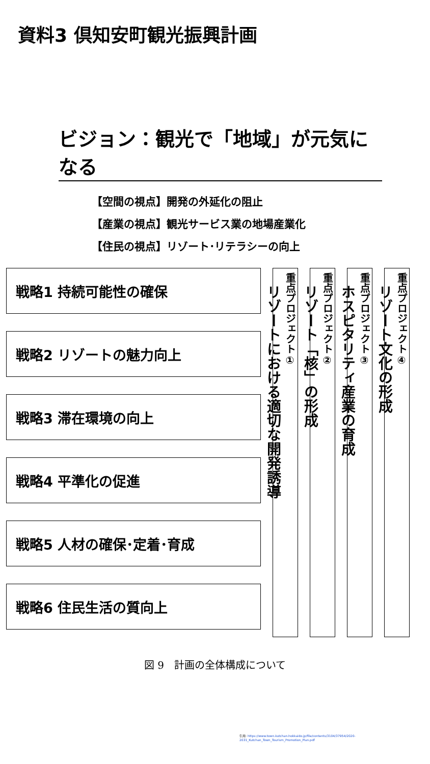資料3 倶知安町観光振興計画
ビジョン：観光で「地域」が元気になる
【空間の視点】開発の外延化の阻止
【産業の視点】観光サービス業の地場産業化
【住民の視点】リゾート･リテラシーの向上
戦略1 持続可能性の確保
戦略2 リゾートの魅力向上
戦略3 滞在環境の向上
戦略4 平準化の促進
戦略5 人材の確保･定着･育成
戦略6 住民生活の質向上
重点プロジェクト①
リゾートにおける適切な開発誘導
重点プロジェクト②
リゾート「核」の形成
重点プロジェクト③
ホスピタリティ産業の育成
重点プロジェクト④
リゾート文化の形成
図 9　計画の全体構成について
引用: https://www.town.kutchan.hokkaido.jp/file/contents/3104/37954/2020-2031_Kutchan_Town_Tourism_Promotion_Plan.pdf